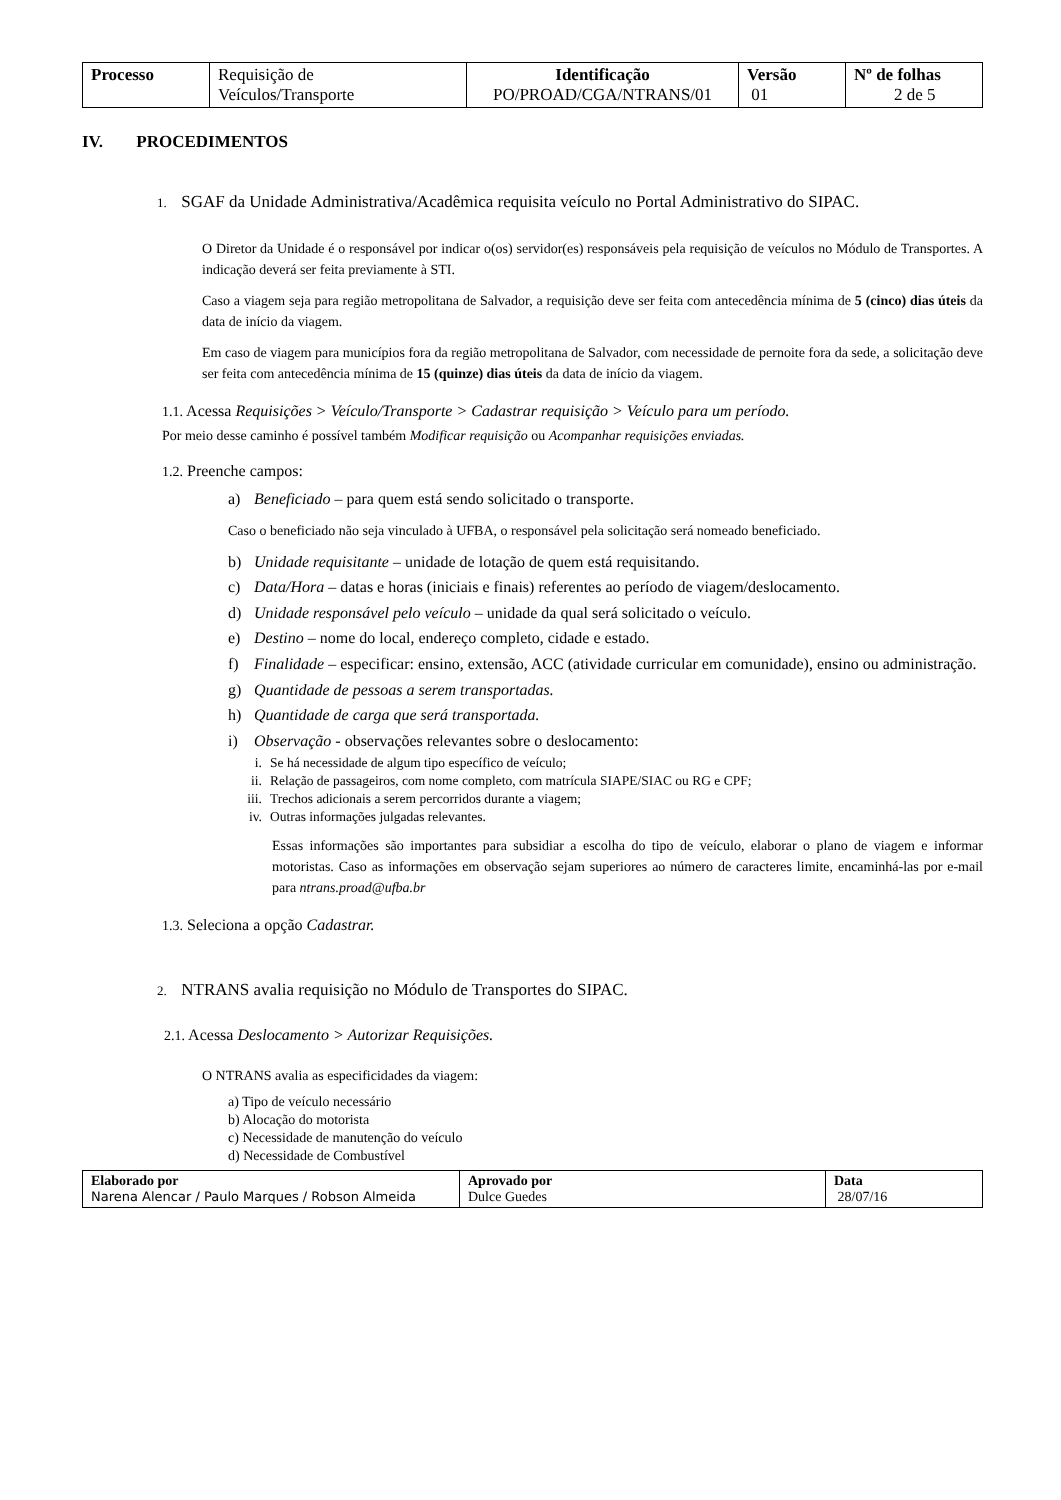| Processo | Requisição de Veículos/Transporte | Identificação PO/PROAD/CGA/NTRANS/01 | Versão 01 | Nº de folhas 2 de 5 |
IV. PROCEDIMENTOS
1. SGAF da Unidade Administrativa/Acadêmica requisita veículo no Portal Administrativo do SIPAC.
O Diretor da Unidade é o responsável por indicar o(os) servidor(es) responsáveis pela requisição de veículos no Módulo de Transportes. A indicação deverá ser feita previamente à STI.
Caso a viagem seja para região metropolitana de Salvador, a requisição deve ser feita com antecedência mínima de 5 (cinco) dias úteis da data de início da viagem.
Em caso de viagem para municípios fora da região metropolitana de Salvador, com necessidade de pernoite fora da sede, a solicitação deve ser feita com antecedência mínima de 15 (quinze) dias úteis da data de início da viagem.
1.1. Acessa Requisições > Veículo/Transporte > Cadastrar requisição > Veículo para um período.
Por meio desse caminho é possível também Modificar requisição ou Acompanhar requisições enviadas.
1.2. Preenche campos:
a) Beneficiado – para quem está sendo solicitado o transporte.
Caso o beneficiado não seja vinculado à UFBA, o responsável pela solicitação será nomeado beneficiado.
b) Unidade requisitante – unidade de lotação de quem está requisitando.
c) Data/Hora – datas e horas (iniciais e finais) referentes ao período de viagem/deslocamento.
d) Unidade responsável pelo veículo – unidade da qual será solicitado o veículo.
e) Destino – nome do local, endereço completo, cidade e estado.
f) Finalidade – especificar: ensino, extensão, ACC (atividade curricular em comunidade), ensino ou administração.
g) Quantidade de pessoas a serem transportadas.
h) Quantidade de carga que será transportada.
i) Observação - observações relevantes sobre o deslocamento:
i. Se há necessidade de algum tipo específico de veículo;
ii. Relação de passageiros, com nome completo, com matrícula SIAPE/SIAC ou RG e CPF;
iii. Trechos adicionais a serem percorridos durante a viagem;
iv. Outras informações julgadas relevantes.
Essas informações são importantes para subsidiar a escolha do tipo de veículo, elaborar o plano de viagem e informar motoristas. Caso as informações em observação sejam superiores ao número de caracteres limite, encaminhá-las por e-mail para ntrans.proad@ufba.br
1.3. Seleciona a opção Cadastrar.
2. NTRANS avalia requisição no Módulo de Transportes do SIPAC.
2.1. Acessa Deslocamento > Autorizar Requisições.
O NTRANS avalia as especificidades da viagem:
a) Tipo de veículo necessário
b) Alocação do motorista
c) Necessidade de manutenção do veículo
d) Necessidade de Combustível
| Elaborado por Narena Alencar / Paulo Marques / Robson Almeida | Aprovado por Dulce Guedes | Data 28/07/16 |